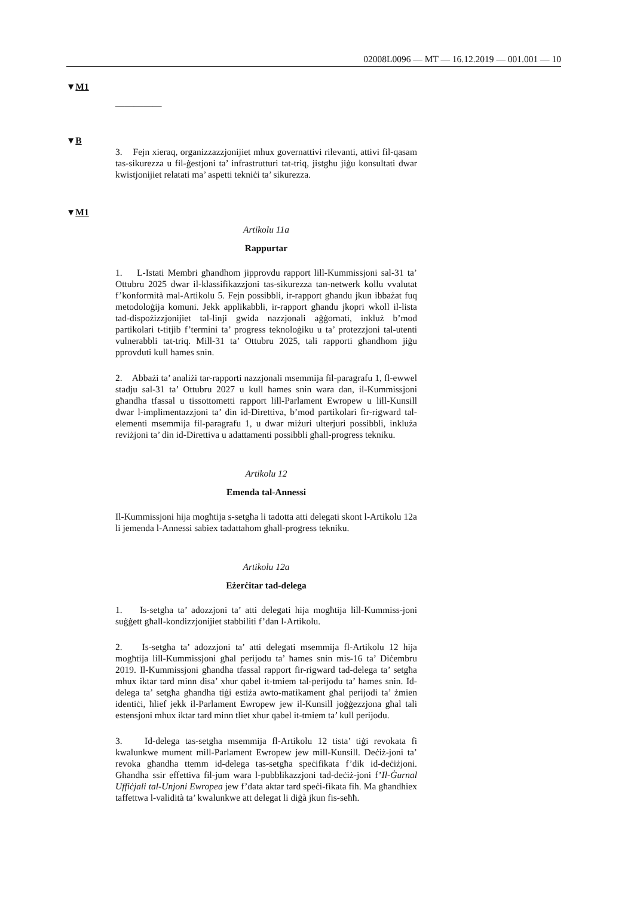02008L0096 — MT — 16.12.2019 — 001.001 — 10
▼M1
__________
▼B
3. Fejn xieraq, organizzazzjonijiet mhux governattivi rilevanti, attivi fil-qasam tas-sikurezza u fil-ġestjoni ta’ infrastrutturi tat-triq, jistgħu jiġu konsultati dwar kwistjonijiet relatati ma’ aspetti tekniċi ta’ sikurezza.
▼M1
Artikolu 11a
Rappurtar
1. L-Istati Membri għandhom jipprovdu rapport lill-Kummissjoni sal-31 ta’ Ottubru 2025 dwar il-klassifikazzjoni tas-sikurezza tan-netwerk kollu vvalutat f’konformità mal-Artikolu 5. Fejn possibbli, ir-rapport għandu jkun ibbażat fuq metodoloġija komuni. Jekk applikabbli, ir-rapport għandu jkopri wkoll il-lista tad-dispożizzjonijiet tal-linji gwida nazzjonali aġġornati, inkluż b’mod partikolari t-titjib f’termini ta’ progress teknoloġiku u ta’ protezzjoni tal-utenti vulnerabbli tat-triq. Mill-31 ta’ Ottubru 2025, tali rapporti għandhom jiġu pprovduti kull ħames snin.
2. Abbażi ta’ analiżi tar-rapporti nazzjonali msemmija fil-paragrafu 1, fl-ewwel stadju sal-31 ta’ Ottubru 2027 u kull ħames snin wara dan, il-Kummissjoni għandha tfassal u tissottometti rapport lill-Parlament Ewropew u lill-Kunsill dwar l-implimentazzjoni ta’ din id-Direttiva, b’mod partikolari fir-rigward tal-elementi msemmija fil-paragrafu 1, u dwar miżuri ulterjuri possibbli, inkluża reviżjoni ta’ din id-Direttiva u adattamenti possibbli għall-progress tekniku.
Artikolu 12
Emenda tal-Annessi
Il-Kummissjoni hija mogħtija s-setgħa li tadotta atti delegati skont l-Artikolu 12a li jemenda l-Annessi sabiex tadattahom għall-progress tekniku.
Artikolu 12a
Eżerċitar tad-delega
1. Is-setgħa ta’ adozzjoni ta’ atti delegati hija mogħtija lill-Kummiss-joni suġġett għall-kondizzjonijiet stabbiliti f’dan l-Artikolu.
2. Is-setgħa ta’ adozzjoni ta’ atti delegati msemmija fl-Artikolu 12 hija mogħtija lill-Kummissjoni għal perijodu ta’ ħames snin mis-16 ta’ Diċembru 2019. Il-Kummissjoni għandha tfassal rapport fir-rigward tad-delega ta’ setgħa mhux iktar tard minn disa’ xhur qabel it-tmiem tal-perijodu ta’ ħames snin. Id-delega ta’ setgħa għandha tiġi estiża awto-matikament għal perijodi ta’ żmien identiċi, ħlief jekk il-Parlament Ewropew jew il-Kunsill joġġezzjona għal tali estensjoni mhux iktar tard minn tliet xhur qabel it-tmiem ta’ kull perijodu.
3. Id-delega tas-setgħa msemmija fl-Artikolu 12 tista’ tiġi revokata fi kwalunkwe mument mill-Parlament Ewropew jew mill-Kunsill. Deċiż-joni ta’ revoka għandha ttemm id-delega tas-setgħa speċifikata f’dik id-deċiżjoni. Għandha ssir effettiva fil-jum wara l-pubblikazzjoni tad-deċiż-joni f’Il-Ġurnal Uffiċjali tal-Unjoni Ewropea jew f’data aktar tard speċi-fikata fih. Ma għandhiex taffettwa l-validità ta’ kwalunkwe att delegat li diġà jkun fis-seħħ.